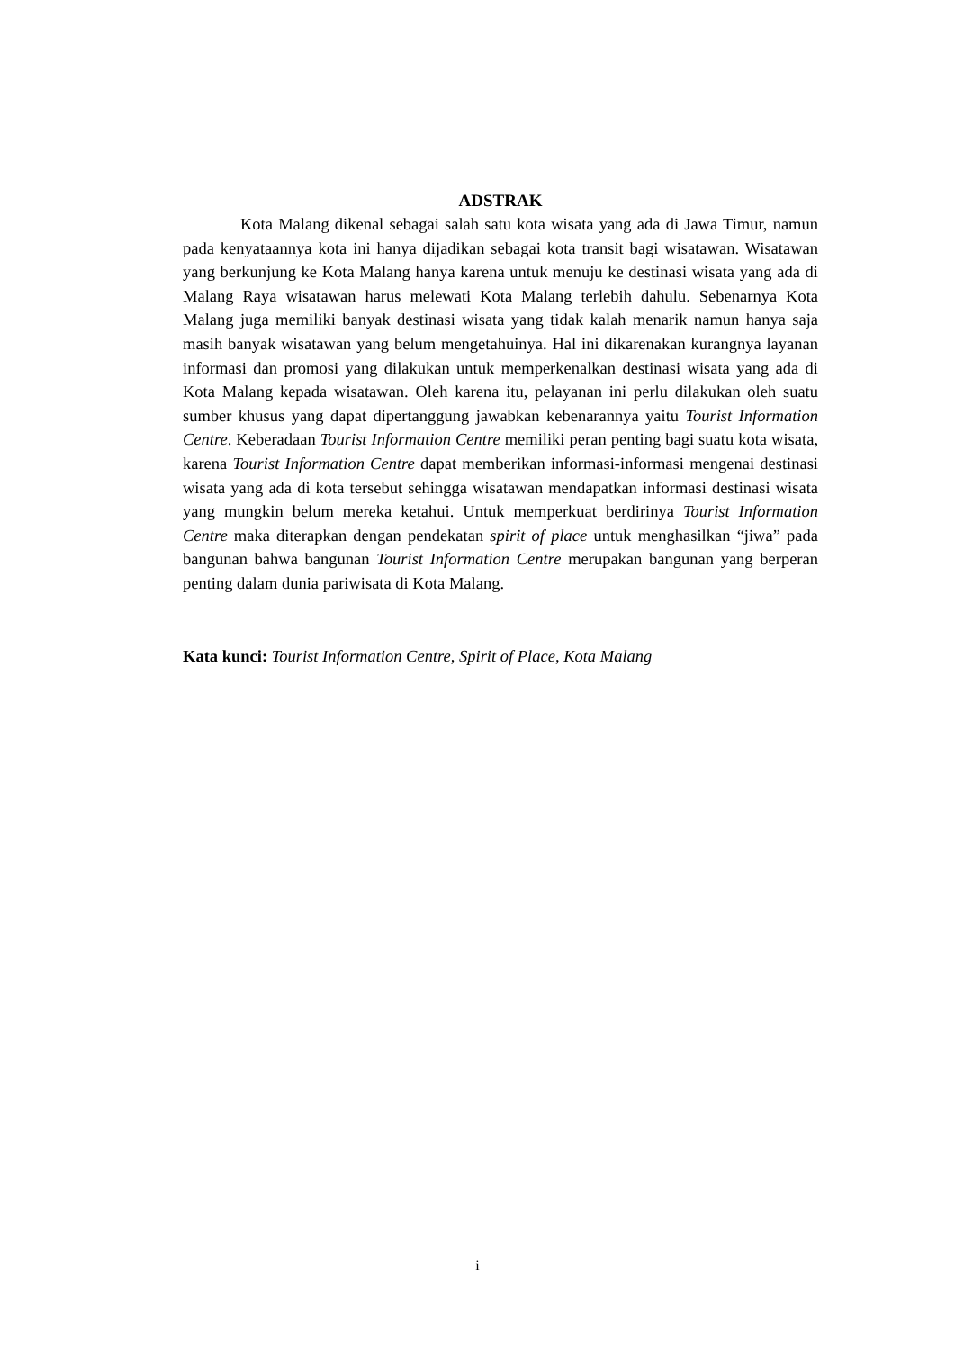ADSTRAK
Kota Malang dikenal sebagai salah satu kota wisata yang ada di Jawa Timur, namun pada kenyataannya kota ini hanya dijadikan sebagai kota transit bagi wisatawan. Wisatawan yang berkunjung ke Kota Malang hanya karena untuk menuju ke destinasi wisata yang ada di Malang Raya wisatawan harus melewati Kota Malang terlebih dahulu. Sebenarnya Kota Malang juga memiliki banyak destinasi wisata yang tidak kalah menarik namun hanya saja masih banyak wisatawan yang belum mengetahuinya. Hal ini dikarenakan kurangnya layanan informasi dan promosi yang dilakukan untuk memperkenalkan destinasi wisata yang ada di Kota Malang kepada wisatawan. Oleh karena itu, pelayanan ini perlu dilakukan oleh suatu sumber khusus yang dapat dipertanggung jawabkan kebenarannya yaitu Tourist Information Centre. Keberadaan Tourist Information Centre memiliki peran penting bagi suatu kota wisata, karena Tourist Information Centre dapat memberikan informasi-informasi mengenai destinasi wisata yang ada di kota tersebut sehingga wisatawan mendapatkan informasi destinasi wisata yang mungkin belum mereka ketahui. Untuk memperkuat berdirinya Tourist Information Centre maka diterapkan dengan pendekatan spirit of place untuk menghasilkan “jiwa” pada bangunan bahwa bangunan Tourist Information Centre merupakan bangunan yang berperan penting dalam dunia pariwisata di Kota Malang.
Kata kunci: Tourist Information Centre, Spirit of Place, Kota Malang
i